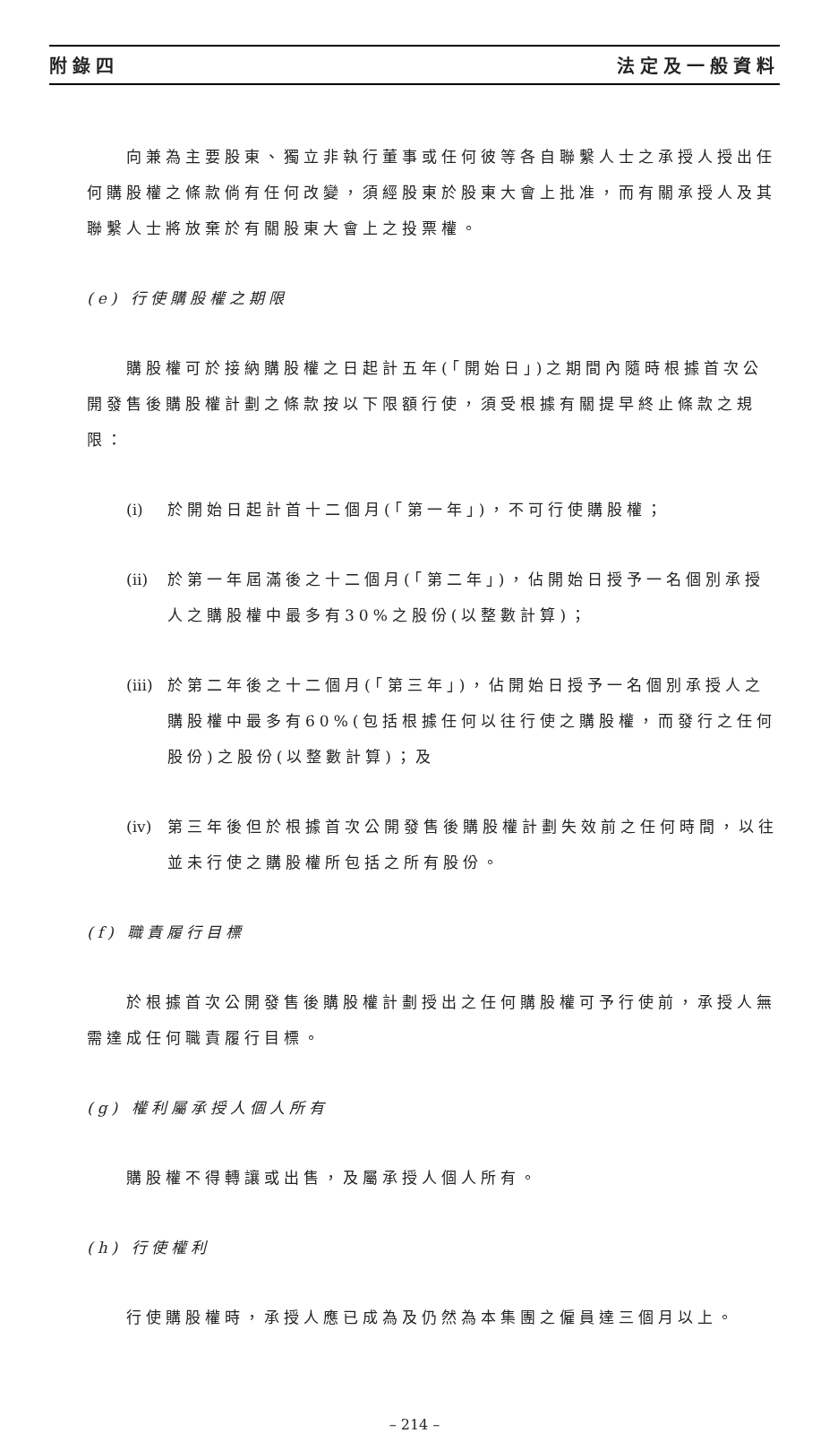附錄四 法定及一般資料
向兼為主要股東、獨立非執行董事或任何彼等各自聯繫人士之承授人授出任何購股權之條款倘有任何改變，須經股東於股東大會上批准，而有關承授人及其聯繫人士將放棄於有關股東大會上之投票權。
(e) 行使購股權之期限
購股權可於接納購股權之日起計五年(「開始日」)之期間內隨時根據首次公開發售後購股權計劃之條款按以下限額行使，須受根據有關提早終止條款之規限：
(i) 於開始日起計首十二個月(「第一年」)，不可行使購股權；
(ii) 於第一年屆滿後之十二個月(「第二年」)，佔開始日授予一名個別承授人之購股權中最多有30%之股份(以整數計算)；
(iii) 於第二年後之十二個月(「第三年」)，佔開始日授予一名個別承授人之購股權中最多有60%(包括根據任何以往行使之購股權，而發行之任何股份)之股份(以整數計算)；及
(iv) 第三年後但於根據首次公開發售後購股權計劃失效前之任何時間，以往並未行使之購股權所包括之所有股份。
(f) 職責履行目標
於根據首次公開發售後購股權計劃授出之任何購股權可予行使前，承授人無需達成任何職責履行目標。
(g) 權利屬承授人個人所有
購股權不得轉讓或出售，及屬承授人個人所有。
(h) 行使權利
行使購股權時，承授人應已成為及仍然為本集團之僱員達三個月以上。
– 214 –